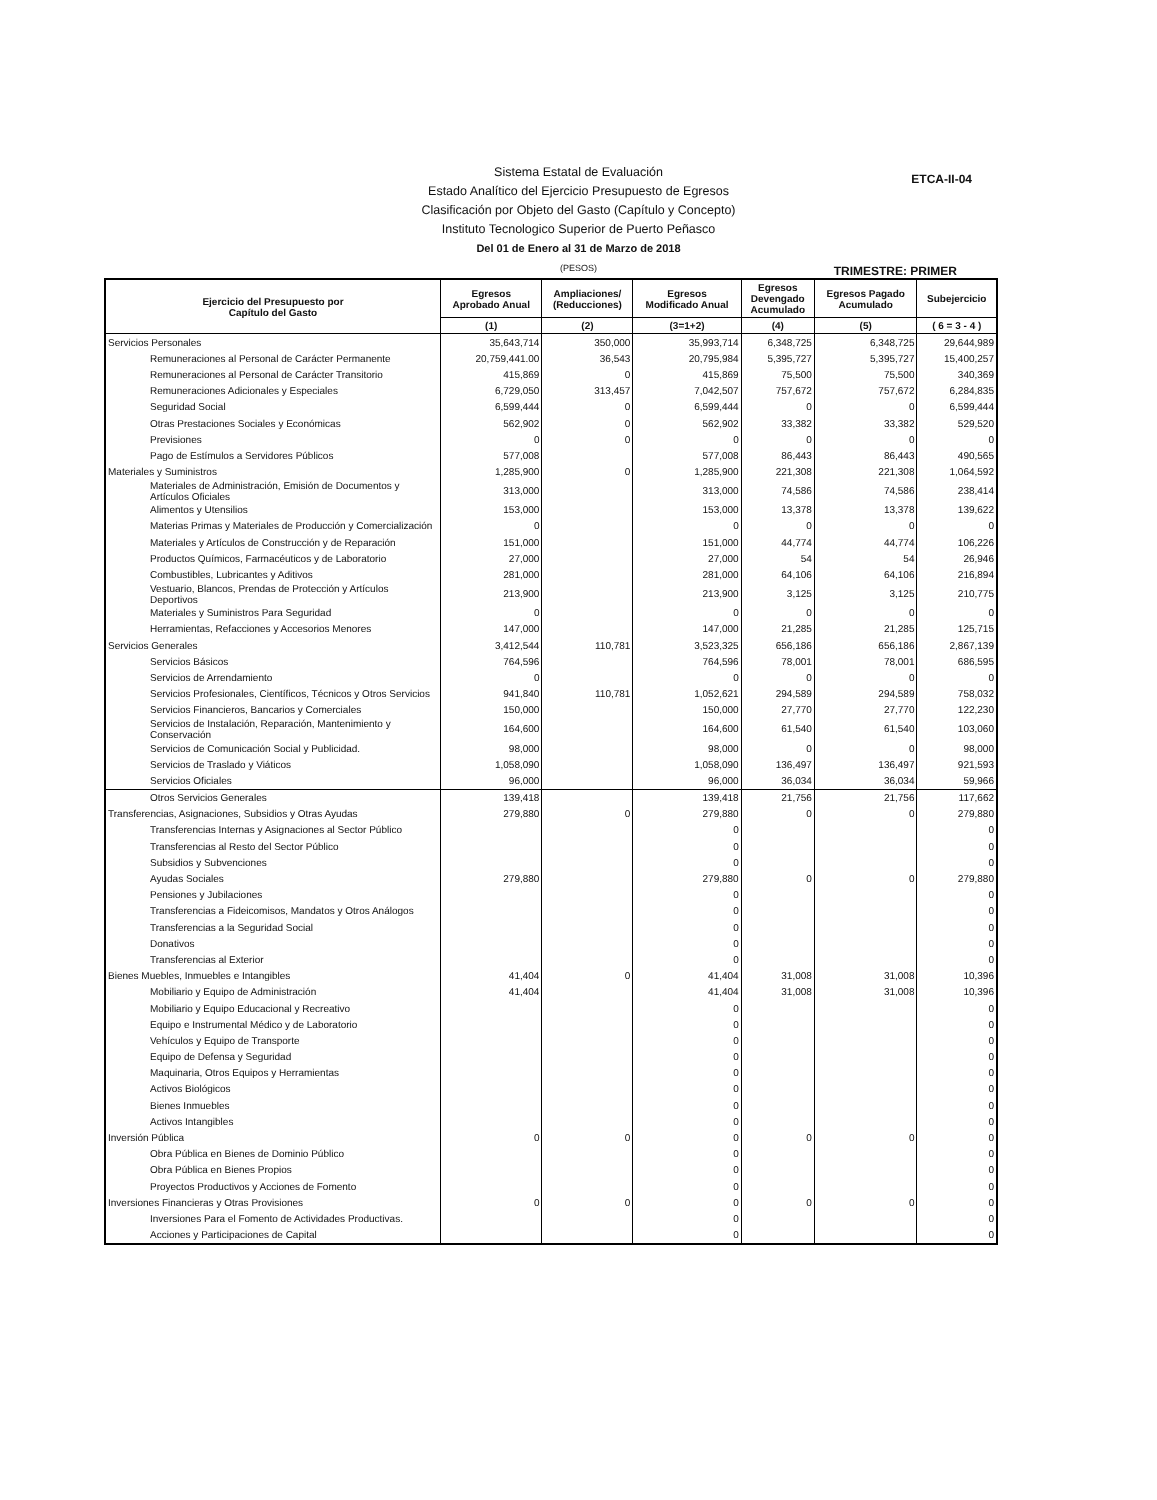ETCA-II-04
Sistema Estatal de Evaluación
Estado Analítico del Ejercicio Presupuesto de Egresos
Clasificación por Objeto del Gasto (Capítulo y Concepto)
Instituto Tecnologico Superior de Puerto Peñasco
Del 01 de Enero al 31 de Marzo de 2018
(PESOS)
TRIMESTRE: PRIMER
| Ejercicio del Presupuesto por Capítulo del Gasto | Egresos Aprobado Anual | Ampliaciones/ (Reducciones) | Egresos Modificado Anual | Egresos Devengado Acumulado | Egresos Pagado Acumulado | Subejercicio |
| --- | --- | --- | --- | --- | --- | --- |
| | (1) | (2) | (3=1+2) | (4) | (5) | ( 6 = 3 - 4 ) |
| Servicios Personales | 35,643,714 | 350,000 | 35,993,714 | 6,348,725 | 6,348,725 | 29,644,989 |
| Remuneraciones al Personal de Carácter Permanente | 20,759,441.00 | 36,543 | 20,795,984 | 5,395,727 | 5,395,727 | 15,400,257 |
| Remuneraciones al Personal de Carácter Transitorio | 415,869 | 0 | 415,869 | 75,500 | 75,500 | 340,369 |
| Remuneraciones Adicionales y Especiales | 6,729,050 | 313,457 | 7,042,507 | 757,672 | 757,672 | 6,284,835 |
| Seguridad Social | 6,599,444 | 0 | 6,599,444 | 0 | 0 | 6,599,444 |
| Otras Prestaciones Sociales y Económicas | 562,902 | 0 | 562,902 | 33,382 | 33,382 | 529,520 |
| Previsiones | 0 | 0 | 0 | 0 | 0 | 0 |
| Pago de Estímulos a Servidores Públicos | 577,008 | | 577,008 | 86,443 | 86,443 | 490,565 |
| Materiales y Suministros | 1,285,900 | 0 | 1,285,900 | 221,308 | 221,308 | 1,064,592 |
| Materiales de Administración, Emisión de Documentos y Artículos Oficiales | 313,000 | | 313,000 | 74,586 | 74,586 | 238,414 |
| Alimentos y Utensilios | 153,000 | | 153,000 | 13,378 | 13,378 | 139,622 |
| Materias Primas y Materiales de Producción y Comercialización | 0 | | 0 | 0 | 0 | 0 |
| Materiales y Artículos de Construcción y de Reparación | 151,000 | | 151,000 | 44,774 | 44,774 | 106,226 |
| Productos Químicos, Farmacéuticos y de Laboratorio | 27,000 | | 27,000 | 54 | 54 | 26,946 |
| Combustibles, Lubricantes y Aditivos | 281,000 | | 281,000 | 64,106 | 64,106 | 216,894 |
| Vestuario, Blancos, Prendas de Protección y Artículos Deportivos | 213,900 | | 213,900 | 3,125 | 3,125 | 210,775 |
| Materiales y Suministros Para Seguridad | 0 | | 0 | 0 | 0 | 0 |
| Herramientas, Refacciones y Accesorios Menores | 147,000 | | 147,000 | 21,285 | 21,285 | 125,715 |
| Servicios Generales | 3,412,544 | 110,781 | 3,523,325 | 656,186 | 656,186 | 2,867,139 |
| Servicios Básicos | 764,596 | | 764,596 | 78,001 | 78,001 | 686,595 |
| Servicios de Arrendamiento | 0 | | 0 | 0 | 0 | 0 |
| Servicios Profesionales, Científicos, Técnicos y Otros Servicios | 941,840 | 110,781 | 1,052,621 | 294,589 | 294,589 | 758,032 |
| Servicios Financieros, Bancarios y Comerciales | 150,000 | | 150,000 | 27,770 | 27,770 | 122,230 |
| Servicios de Instalación, Reparación, Mantenimiento y Conservación | 164,600 | | 164,600 | 61,540 | 61,540 | 103,060 |
| Servicios de Comunicación Social y Publicidad. | 98,000 | | 98,000 | 0 | 0 | 98,000 |
| Servicios de Traslado y Viáticos | 1,058,090 | | 1,058,090 | 136,497 | 136,497 | 921,593 |
| Servicios Oficiales | 96,000 | | 96,000 | 36,034 | 36,034 | 59,966 |
| Otros Servicios Generales | 139,418 | | 139,418 | 21,756 | 21,756 | 117,662 |
| Transferencias, Asignaciones, Subsidios y Otras Ayudas | 279,880 | 0 | 279,880 | 0 | 0 | 279,880 |
| Transferencias Internas y Asignaciones al Sector Público | | | 0 | | | 0 |
| Transferencias al Resto del Sector Público | | | 0 | | | 0 |
| Subsidios y Subvenciones | | | 0 | | | 0 |
| Ayudas Sociales | 279,880 | | 279,880 | 0 | 0 | 279,880 |
| Pensiones y Jubilaciones | | | 0 | | | 0 |
| Transferencias a Fideicomisos, Mandatos y Otros Análogos | | | 0 | | | 0 |
| Transferencias a la Seguridad Social | | | 0 | | | 0 |
| Donativos | | | 0 | | | 0 |
| Transferencias al Exterior | | | 0 | | | 0 |
| Bienes Muebles, Inmuebles e Intangibles | 41,404 | 0 | 41,404 | 31,008 | 31,008 | 10,396 |
| Mobiliario y Equipo de Administración | 41,404 | | 41,404 | 31,008 | 31,008 | 10,396 |
| Mobiliario y Equipo Educacional y Recreativo | | | 0 | | | 0 |
| Equipo e Instrumental Médico y de Laboratorio | | | 0 | | | 0 |
| Vehículos y Equipo de Transporte | | | 0 | | | 0 |
| Equipo de Defensa y Seguridad | | | 0 | | | 0 |
| Maquinaria, Otros Equipos y Herramientas | | | 0 | | | 0 |
| Activos Biológicos | | | 0 | | | 0 |
| Bienes Inmuebles | | | 0 | | | 0 |
| Activos Intangibles | | | 0 | | | 0 |
| Inversión Pública | 0 | 0 | 0 | 0 | 0 | 0 |
| Obra Pública en Bienes de Dominio Público | | | 0 | | | 0 |
| Obra Pública en Bienes Propios | | | 0 | | | 0 |
| Proyectos Productivos y Acciones de Fomento | | | 0 | | | 0 |
| Inversiones Financieras y Otras Provisiones | 0 | 0 | 0 | 0 | 0 | 0 |
| Inversiones Para el Fomento de Actividades Productivas. | | | 0 | | | 0 |
| Acciones y Participaciones de Capital | | | 0 | | | 0 |